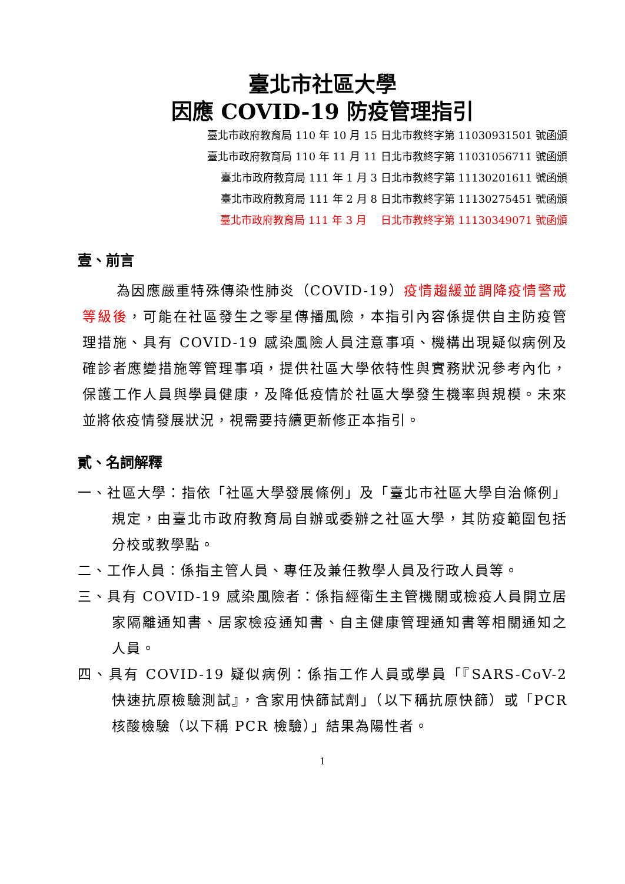臺北市社區大學
因應 COVID-19 防疫管理指引
臺北市政府教育局 110 年 10 月 15 日北市教終字第 11030931501 號函頒
臺北市政府教育局 110 年 11 月 11 日北市教終字第 11031056711 號函頒
臺北市政府教育局 111 年 1 月 3 日北市教終字第 11130201611 號函頒
臺北市政府教育局 111 年 2 月 8 日北市教終字第 11130275451 號函頒
臺北市政府教育局 111 年 3 月　 日北市教終字第 11130349071 號函頒
壹、前言
為因應嚴重特殊傳染性肺炎（COVID-19）疫情趨緩並調降疫情警戒等級後，可能在社區發生之零星傳播風險，本指引內容係提供自主防疫管理措施、具有 COVID-19 感染風險人員注意事項、機構出現疑似病例及確診者應變措施等管理事項，提供社區大學依特性與實務狀況參考內化，保護工作人員與學員健康，及降低疫情於社區大學發生機率與規模。未來並將依疫情發展狀況，視需要持續更新修正本指引。
貳、名詞解釋
一、社區大學：指依「社區大學發展條例」及「臺北市社區大學自治條例」規定，由臺北市政府教育局自辦或委辦之社區大學，其防疫範圍包括分校或教學點。
二、工作人員：係指主管人員、專任及兼任教學人員及行政人員等。
三、具有 COVID-19 感染風險者：係指經衛生主管機關或檢疫人員開立居家隔離通知書、居家檢疫通知書、自主健康管理通知書等相關通知之人員。
四、具有 COVID-19 疑似病例：係指工作人員或學員「『SARS-CoV-2 快速抗原檢驗測試』，含家用快篩試劑」（以下稱抗原快篩）或「PCR 核酸檢驗（以下稱 PCR 檢驗）」結果為陽性者。
1